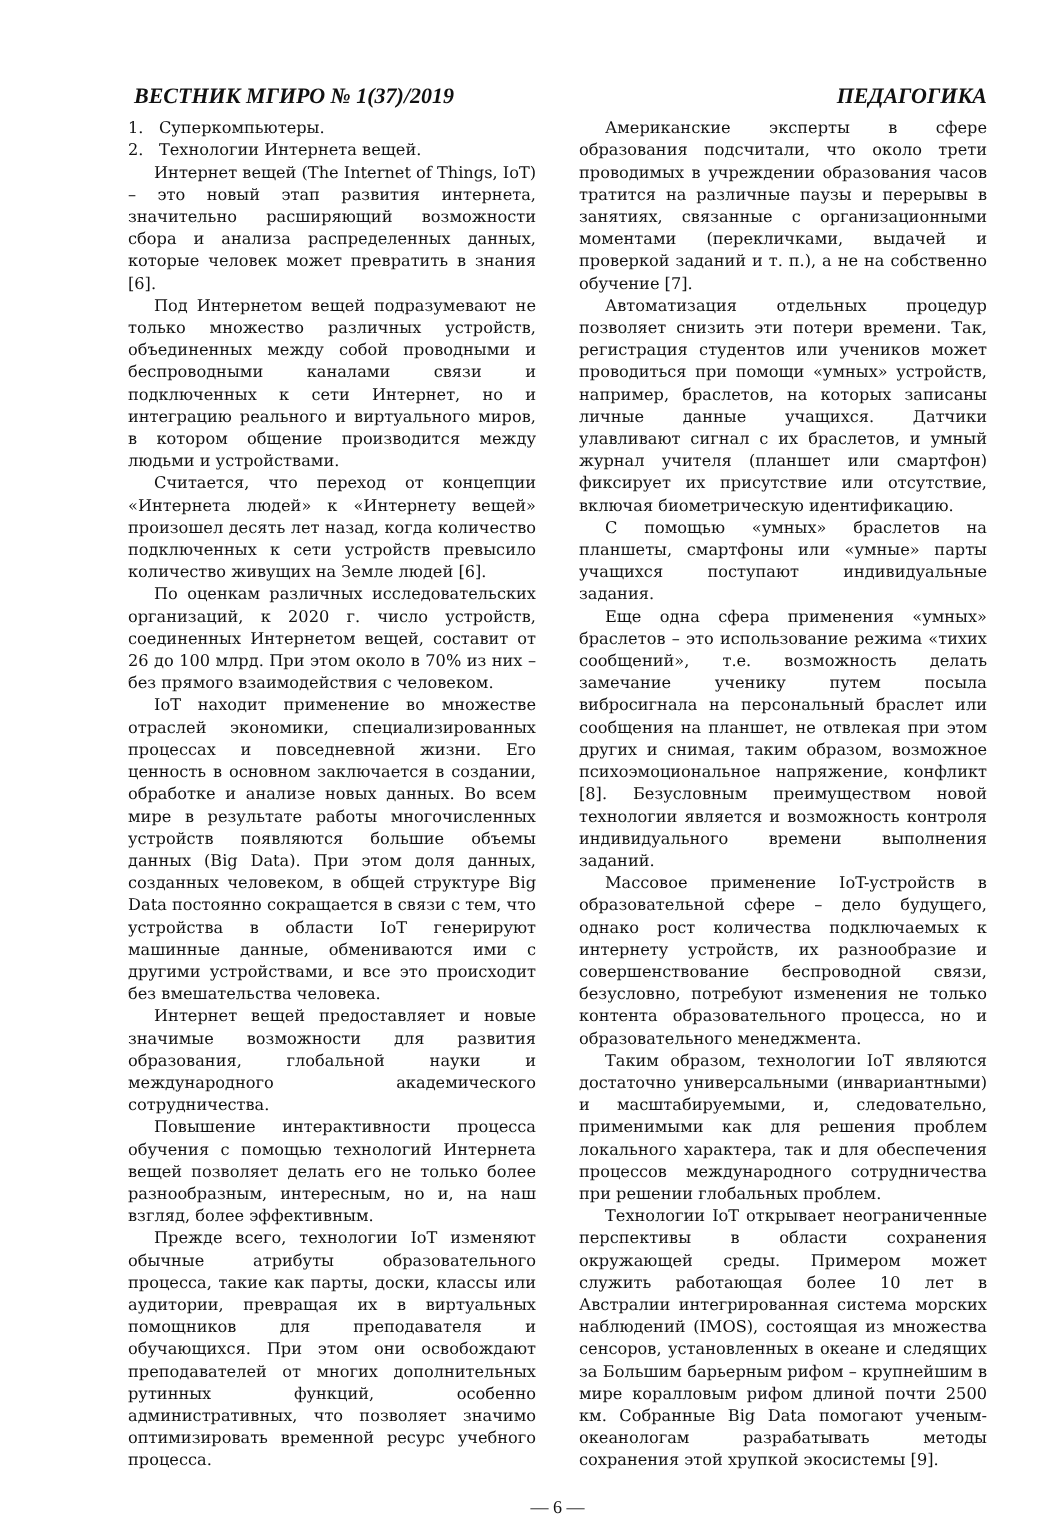ВЕСТНИК МГИРО № 1(37)/2019 ПЕДАГОГИКА
1. Суперкомпьютеры.
2. Технологии Интернета вещей.
Интернет вещей (The Internet of Things, IoT) – это новый этап развития интернета, значительно расширяющий возможности сбора и анализа распределенных данных, которые человек может превратить в знания [6].
Под Интернетом вещей подразумевают не только множество различных устройств, объединенных между собой проводными и беспроводными каналами связи и подключенных к сети Интернет, но и интеграцию реального и виртуального миров, в котором общение производится между людьми и устройствами.
Считается, что переход от концепции «Интернета людей» к «Интернету вещей» произошел десять лет назад, когда количество подключенных к сети устройств превысило количество живущих на Земле людей [6].
По оценкам различных исследовательских организаций, к 2020 г. число устройств, соединенных Интернетом вещей, составит от 26 до 100 млрд. При этом около в 70% из них – без прямого взаимодействия с человеком.
IoT находит применение во множестве отраслей экономики, специализированных процессах и повседневной жизни. Его ценность в основном заключается в создании, обработке и анализе новых данных. Во всем мире в результате работы многочисленных устройств появляются большие объемы данных (Big Data). При этом доля данных, созданных человеком, в общей структуре Big Data постоянно сокращается в связи с тем, что устройства в области IoT генерируют машинные данные, обмениваются ими с другими устройствами, и все это происходит без вмешательства человека.
Интернет вещей предоставляет и новые значимые возможности для развития образования, глобальной науки и международного академического сотрудничества.
Повышение интерактивности процесса обучения с помощью технологий Интернета вещей позволяет делать его не только более разнообразным, интересным, но и, на наш взгляд, более эффективным.
Прежде всего, технологии IoT изменяют обычные атрибуты образовательного процесса, такие как парты, доски, классы или аудитории, превращая их в виртуальных помощников для преподавателя и обучающихся. При этом они освобождают преподавателей от многих дополнительных рутинных функций, особенно административных, что позволяет значимо оптимизировать временной ресурс учебного процесса.
Американские эксперты в сфере образования подсчитали, что около трети проводимых в учреждении образования часов тратится на различные паузы и перерывы в занятиях, связанные с организационными моментами (перекличками, выдачей и проверкой заданий и т. п.), а не на собственно обучение [7].
Автоматизация отдельных процедур позволяет снизить эти потери времени. Так, регистрация студентов или учеников может проводиться при помощи «умных» устройств, например, браслетов, на которых записаны личные данные учащихся. Датчики улавливают сигнал с их браслетов, и умный журнал учителя (планшет или смартфон) фиксирует их присутствие или отсутствие, включая биометрическую идентификацию.
С помощью «умных» браслетов на планшеты, смартфоны или «умные» парты учащихся поступают индивидуальные задания.
Еще одна сфера применения «умных» браслетов – это использование режима «тихих сообщений», т.е. возможность делать замечание ученику путем посыла вибросигнала на персональный браслет или сообщения на планшет, не отвлекая при этом других и снимая, таким образом, возможное психоэмоциональное напряжение, конфликт [8]. Безусловным преимуществом новой технологии является и возможность контроля индивидуального времени выполнения заданий.
Массовое применение IoT-устройств в образовательной сфере – дело будущего, однако рост количества подключаемых к интернету устройств, их разнообразие и совершенствование беспроводной связи, безусловно, потребуют изменения не только контента образовательного процесса, но и образовательного менеджмента.
Таким образом, технологии IoT являются достаточно универсальными (инвариантными) и масштабируемыми, и, следовательно, применимыми как для решения проблем локального характера, так и для обеспечения процессов международного сотрудничества при решении глобальных проблем.
Технологии IoT открывает неограниченные перспективы в области сохранения окружающей среды. Примером может служить работающая более 10 лет в Австралии интегрированная система морских наблюдений (IMOS), состоящая из множества сенсоров, установленных в океане и следящих за Большим барьерным рифом – крупнейшим в мире коралловым рифом длиной почти 2500 км. Собранные Big Data помогают ученым-океанологам разрабатывать методы сохранения этой хрупкой экосистемы [9].
— 6 —